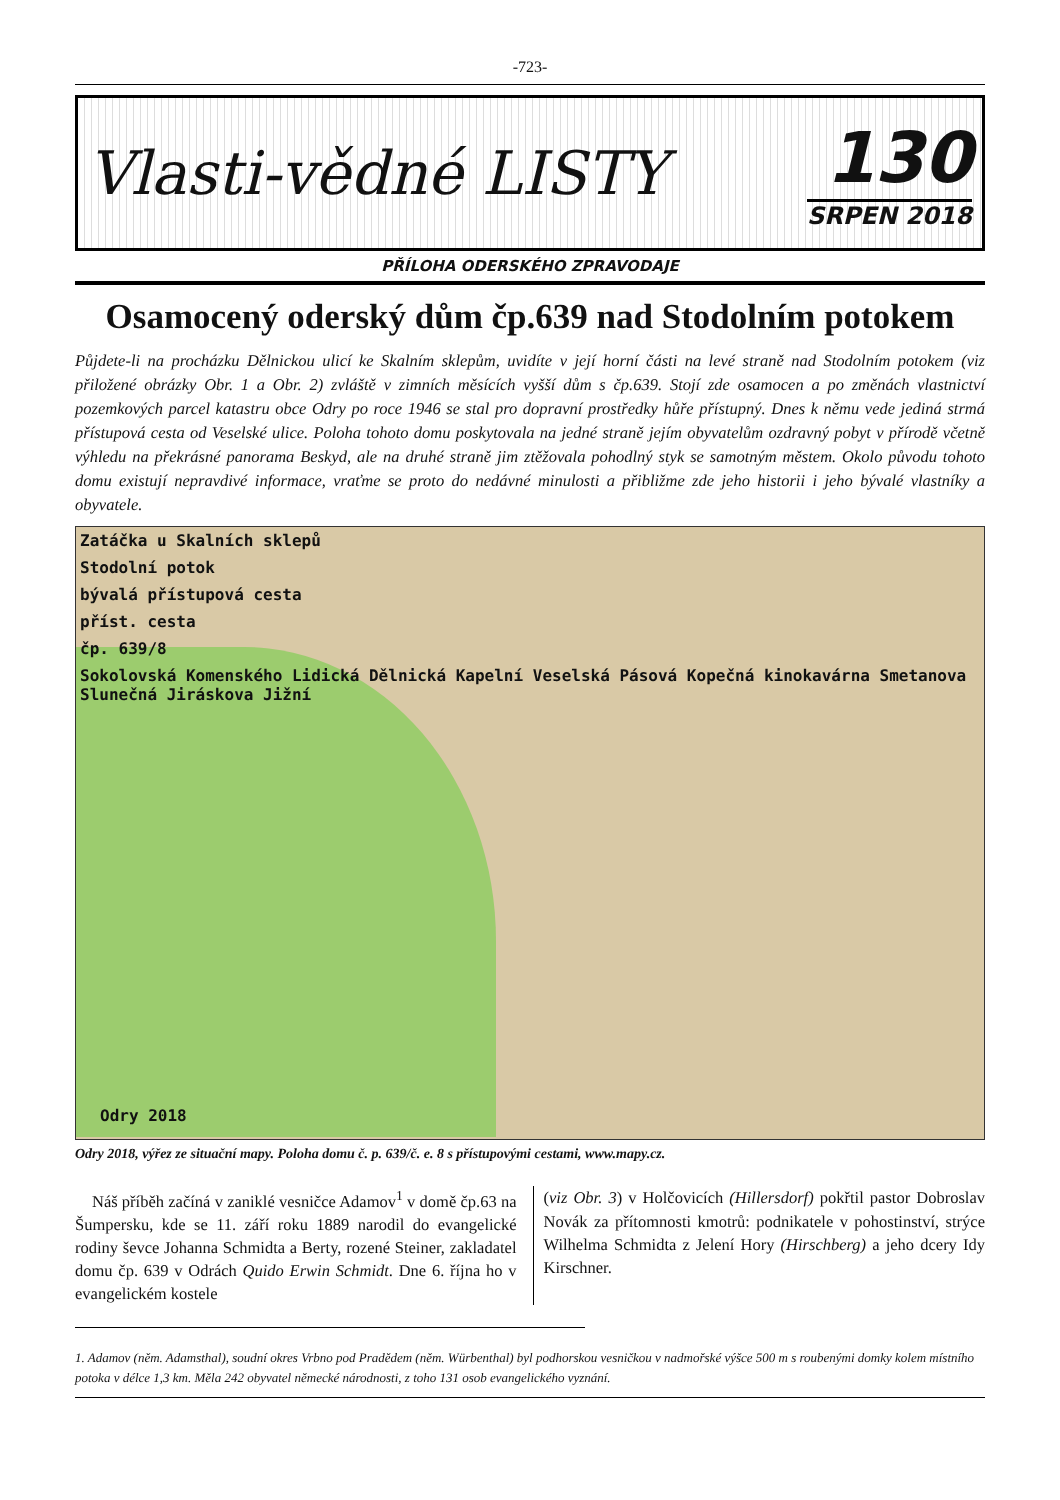-723-
Vlasti-vědné LISTY
130
SRPEN 2018
PŘÍLOHA ODERSKÉHO ZPRAVODAJE
Osamocený oderský dům čp.639 nad Stodolním potokem
Půjdete-li na procházku Dělnickou ulicí ke Skalním sklepům, uvidíte v její horní části na levé straně nad Stodolním potokem (viz přiložené obrázky Obr. 1 a Obr. 2) zvláště v zimních měsících vyšší dům s čp.639. Stojí zde osamocen a po změnách vlastnictví pozemkových parcel katastru obce Odry po roce 1946 se stal pro dopravní prostředky hůře přístupný. Dnes k němu vede jediná strmá přístupová cesta od Veselské ulice. Poloha tohoto domu poskytovala na jedné straně jejím obyvatelům ozdravný pobyt v přírodě včetně výhledu na překrásné panorama Beskyd, ale na druhé straně jim ztěžovala pohodlný styk se samotným městem. Okolo původu tohoto domu existují nepravdivé informace, vraťme se proto do nedávné minulosti a přibližme zde jeho historii i jeho bývalé vlastníky a obyvatele.
Zatáčka u Skalních sklepů
Stodolní potok
bývalá přístupová cesta
příst. cesta
čp. 639/8
Sokolovská Komenského Lidická Dělnická Kapelní Veselská Pásová Kopečná kinokavárna Smetanova Slunečná Jiráskova Jižní
Odry 2018
Odry 2018, výřez ze situační mapy. Poloha domu č. p. 639/č. e. 8 s přístupovými cestami, www.mapy.cz.
Náš příběh začíná v zaniklé vesničce Adamov<sup>1</sup> v domě čp.63 na Šumpersku, kde se 11. září roku 1889 narodil do evangelické rodiny ševce Johanna Schmidta a Berty, rozené Steiner, zakladatel domu čp. 639 v Odrách Quido Erwin Schmidt. Dne 6. října ho v evangelickém kostele
(viz Obr. 3) v Holčovicích (Hillersdorf) pokřtil pastor Dobroslav Novák za přítomnosti kmotrů: podnikatele v pohostinství, strýce Wilhelma Schmidta z Jelení Hory (Hirschberg) a jeho dcery Idy Kirschner.
1. Adamov (něm. Adamsthal), soudní okres Vrbno pod Pradědem (něm. Würbenthal) byl podhorskou vesničkou v nadmořské výšce 500 m s roubenými domky kolem místního potoka v délce 1,3 km. Měla 242 obyvatel německé národnosti, z toho 131 osob evangelického vyznání.